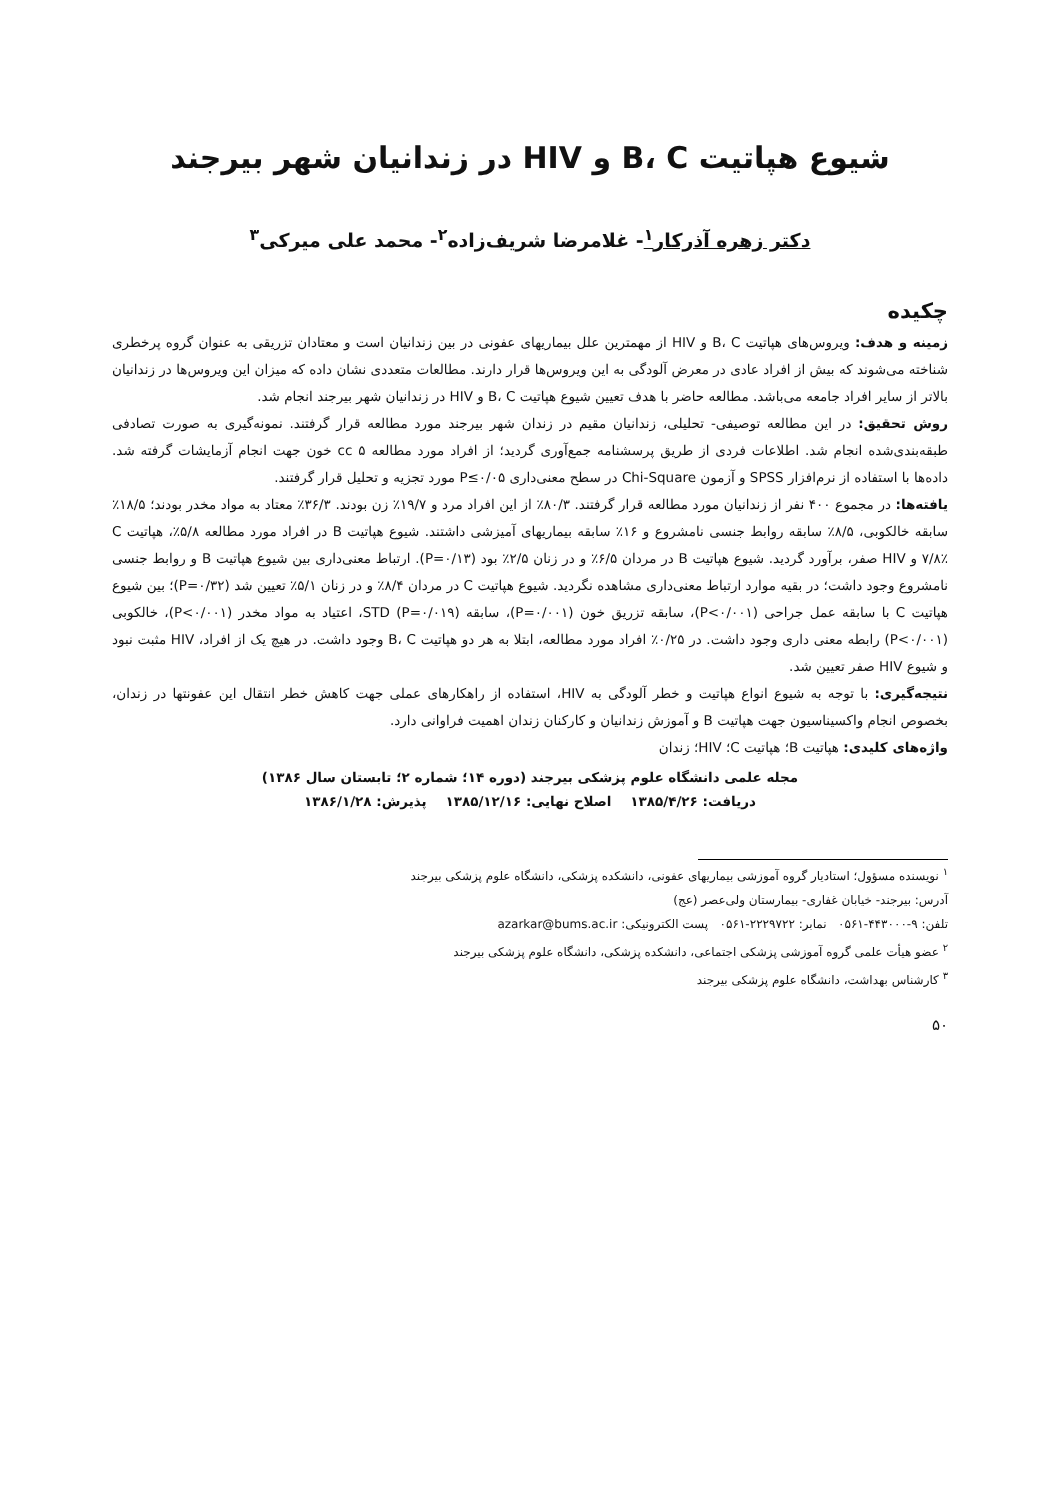شیوع هپاتیت B، C و HIV در زندانیان شهر بیرجند
دکتر زهره آذرکار<sup>۱</sup>- غلامرضا شریف‌زاده<sup>۲</sup>- محمد علی میرکی<sup>۳</sup>
چکیده
زمینه و هدف: ویروس‌های هپاتیت B، C و HIV از مهمترین علل بیماریهای عفونی در بین زندانیان است و معتادان تزریقی به عنوان گروه پرخطری شناخته می‌شوند که بیش از افراد عادی در معرض آلودگی به این ویروس‌ها قرار دارند. مطالعات متعددی نشان داده که میزان این ویروس‌ها در زندانیان بالاتر از سایر افراد جامعه می‌باشد. مطالعه حاضر با هدف تعیین شیوع هپاتیت B، C و HIV در زندانیان شهر بیرجند انجام شد.
روش تحقیق: در این مطالعه توصیفی- تحلیلی، زندانیان مقیم در زندان شهر بیرجند مورد مطالعه قرار گرفتند. نمونه‌گیری به صورت تصادفی طبقه‌بندی‌شده انجام شد. اطلاعات فردی از طریق پرسشنامه جمع‌آوری گردید؛ از افراد مورد مطالعه cc ۵ خون جهت انجام آزمایشات گرفته شد. داده‌ها با استفاده از نرم‌افزار SPSS و آزمون Chi-Square در سطح معنی‌داری P≤۰/۰۵ مورد تجزیه و تحلیل قرار گرفتند.
یافته‌ها: در مجموع ۴۰۰ نفر از زندانیان مورد مطالعه قرار گرفتند. ۸۰/۳٪ از این افراد مرد و ۱۹/۷٪ زن بودند. ۳۶/۳٪ معتاد به مواد مخدر بودند؛ ۱۸/۵٪ سابقه خالکوبی، ۸/۵٪ سابقه روابط جنسی نامشروع و ۱۶٪ سابقه بیماریهای آمیزشی داشتند. شیوع هپاتیت B در افراد مورد مطالعه ۵/۸٪، هپاتیت C ۷/۸٪ و HIV صفر، برآورد گردید. شیوع هپاتیت B در مردان ۶/۵٪ و در زنان ۲/۵٪ بود (P=۰/۱۳). ارتباط معنی‌داری بین شیوع هپاتیت B و روابط جنسی نامشروع وجود داشت؛ در بقیه موارد ارتباط معنی‌داری مشاهده نگردید. شیوع هپاتیت C در مردان ۸/۴٪ و در زنان ۵/۱٪ تعیین شد (P=۰/۳۲)؛ بین شیوع هپاتیت C با سابقه عمل جراحی (P<۰/۰۰۱)، سابقه تزریق خون (P=۰/۰۰۱)، سابقه STD (P=۰/۰۱۹)، اعتیاد به مواد مخدر (P<۰/۰۰۱)، خالکوبی (P<۰/۰۰۱) رابطه معنی داری وجود داشت. در ۰/۲۵٪ افراد مورد مطالعه، ابتلا به هر دو هپاتیت B، C وجود داشت. در هیچ یک از افراد، HIV مثبت نبود و شیوع HIV صفر تعیین شد.
نتیجه‌گیری: با توجه به شیوع انواع هپاتیت و خطر آلودگی به HIV، استفاده از راهکارهای عملی جهت کاهش خطر انتقال این عفونتها در زندان، بخصوص انجام واکسیناسیون جهت هپاتیت B و آموزش زندانیان و کارکنان زندان اهمیت فراوانی دارد.
واژه‌های کلیدی: هپاتیت B؛ هپاتیت C؛ HIV؛ زندان
مجله علمی دانشگاه علوم پزشکی بیرجند (دوره ۱۴؛ شماره ۲؛ تابستان سال ۱۳۸۶)
دریافت: ۱۳۸۵/۴/۲۶ اصلاح نهایی: ۱۳۸۵/۱۲/۱۶ پذیرش: ۱۳۸۶/۱/۲۸
<sup>۱</sup> نویسنده مسؤول؛ استادیار گروه آموزشی بیماریهای عفونی، دانشکده پزشکی، دانشگاه علوم پزشکی بیرجند
آدرس: بیرجند- خیابان غفاری- بیمارستان ولی‌عصر (عج)
تلفن: ۹-۴۴۳۰۰۰-۰۵۶۱ نمابر: ۲۲۲۹۷۲۲-۰۵۶۱ پست الکترونیکی: azarkar@bums.ac.ir
<sup>۲</sup> عضو هیأت علمی گروه آموزشی پزشکی اجتماعی، دانشکده پزشکی، دانشگاه علوم پزشکی بیرجند
<sup>۳</sup> کارشناس بهداشت، دانشگاه علوم پزشکی بیرجند
۵۰